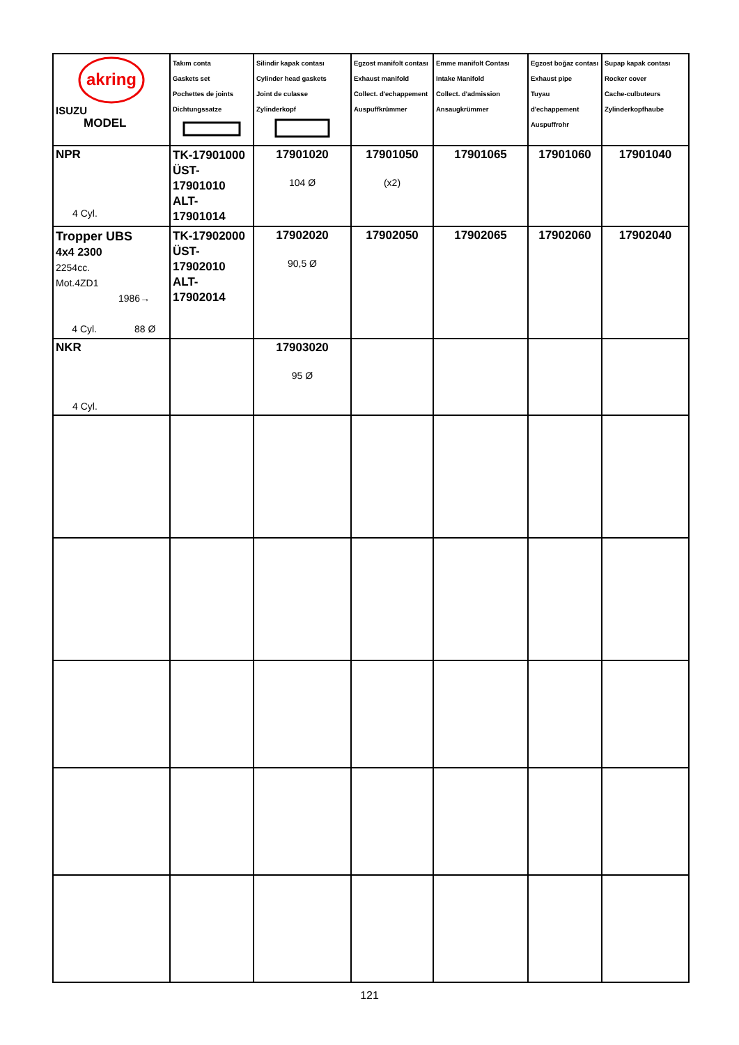| akring ISUZU MODEL | Takım conta Gaskets set Pochettes de joints Dichtungssatze | Silindir kapak contası Cylinder head gaskets Joint de culasse Zylinderkopf | Egzost manifolt contası Exhaust manifold Collect. d'echappement Auspuffkrümmer | Emme manifolt Contası Intake Manifold Collect. d'admission Ansaugkrümmer | Egzost boğaz contası Exhaust pipe Tuyau d'echappement Auspuffrohr | Supap kapak contası Rocker cover Cache-culbuteurs Zylinderkopfhaube |
| NPR 4 Cyl. | TK-17901000 ÜST-17901010 ALT-17901014 | 17901020 104 Ø | 17901050 (x2) | 17901065 | 17901060 | 17901040 |
| Tropper UBS 4x4 2300 2254cc. Mot.4ZD1 1986→ 4 Cyl. 88 Ø | TK-17902000 ÜST-17902010 ALT-17902014 | 17902020 90,5 Ø | 17902050 | 17902065 | 17902060 | 17902040 |
| NKR 4 Cyl. | | 17903020 95 Ø | | | | |
121